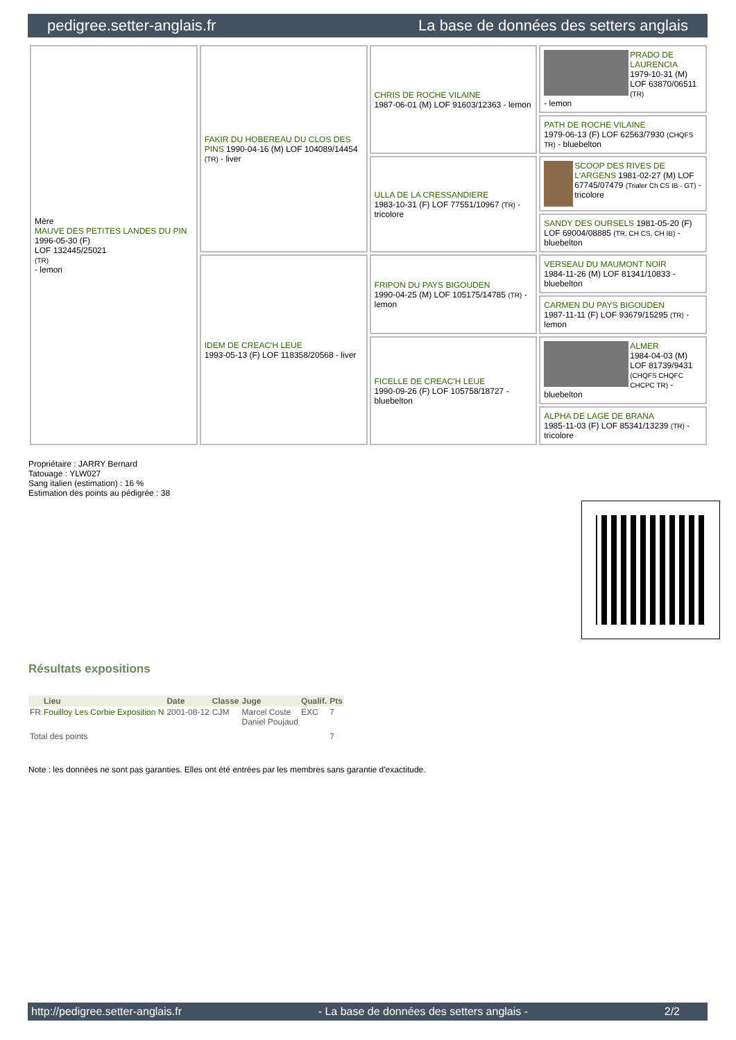pedigree.setter-anglais.fr La base de données des setters anglais
| Mère MAUVE DES PETITES LANDES DU PIN 1996-05-30 (F) LOF 132445/25021 (TR) - lemon | FAKIR DU HOBEREAU DU CLOS DES PINS 1990-04-16 (M) LOF 104089/14454 (TR) - liver | CHRIS DE ROCHE VILAINE 1987-06-01 (M) LOF 91603/12363 - lemon | PRADO DE LAURENCIA 1979-10-31 (M) LOF 63870/06511 (TR) - lemon |
| | | | PATH DE ROCHE VILAINE 1979-06-13 (F) LOF 62563/7930 (CHQFS TR) - bluebelton |
| | | ULLA DE LA CRESSANDIERE 1983-10-31 (F) LOF 77551/10967 (TR) - tricolore | SCOOP DES RIVES DE L'ARGENS 1981-02-27 (M) LOF 67745/07479 (Trialer Ch CS IB - GT) - tricolore |
| | | | SANDY DES OURSELS 1981-05-20 (F) LOF 69004/08885 (TR, CH CS, CH IB) - bluebelton |
| | IDEM DE CREAC'H LEUE 1993-05-13 (F) LOF 118358/20568 - liver | FRIPON DU PAYS BIGOUDEN 1990-04-25 (M) LOF 105175/14785 (TR) - lemon | VERSEAU DU MAUMONT NOIR 1984-11-26 (M) LOF 81341/10833 - bluebelton |
| | | | CARMEN DU PAYS BIGOUDEN 1987-11-11 (F) LOF 93679/15295 (TR) - lemon |
| | | FICELLE DE CREAC'H LEUE 1990-09-26 (F) LOF 105758/18727 - bluebelton | ALMER 1984-04-03 (M) LOF 81739/9431 (CHQFS CHQFC CHCPC TR) - bluebelton |
| | | | ALPHA DE LAGE DE BRANA 1985-11-03 (F) LOF 85341/13239 (TR) - tricolore |
Propriétaire : JARRY Bernard
Tatouage : YLW027
Sang italien (estimation) : 16 %
Estimation des points au pédigrée : 38
Résultats expositions
| | Lieu | Date | Classe | Juge | Qualif. | Pts |
| --- | --- | --- | --- | --- | --- | --- |
| FR | Fouilloy Les Corbie Exposition N | 2001-08-12 | CJM | Marcel Coste Daniel Poujaud | EXC | 7 |
| Total des points | | | | | | 7 |
Note : les données ne sont pas garanties. Elles ont été entrées par les membres sans garantie d'exactitude.
http://pedigree.setter-anglais.fr - La base de données des setters anglais - 2/2